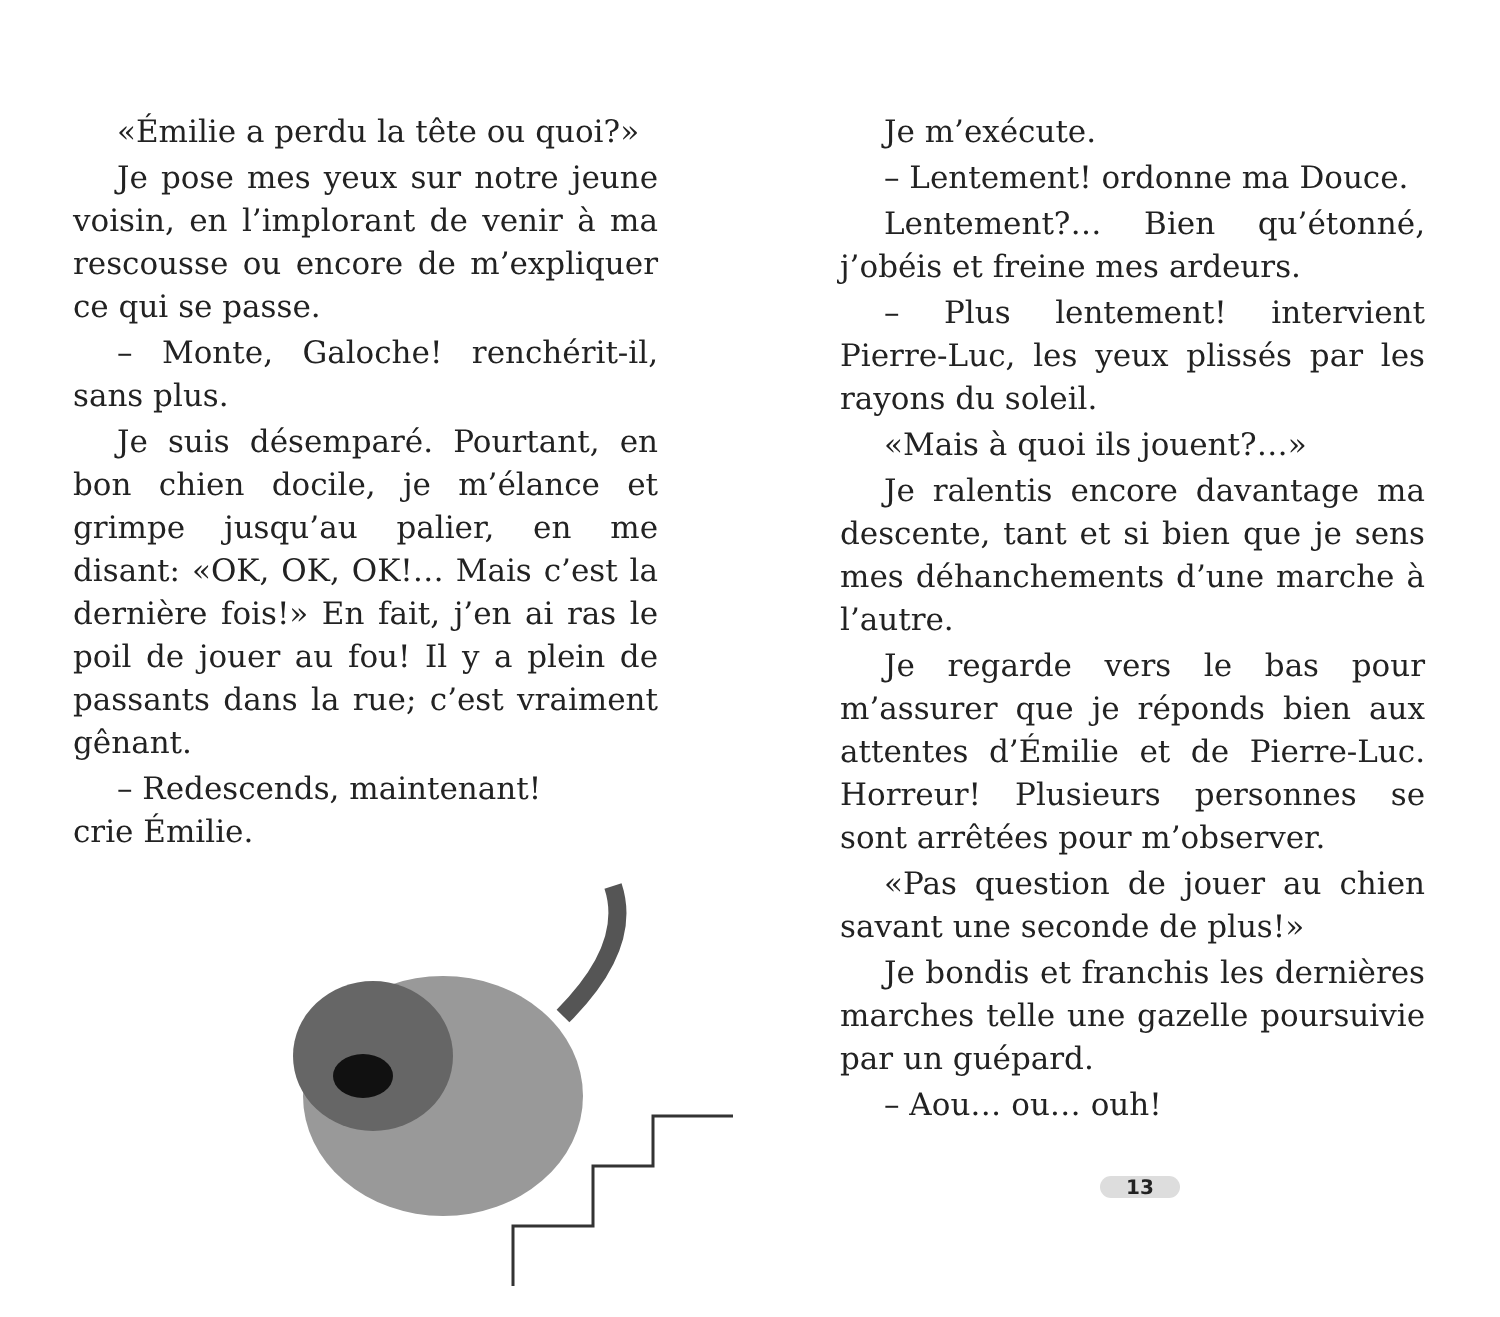«Émilie a perdu la tête ou quoi?»
Je pose mes yeux sur notre jeune voisin, en l’implorant de venir à ma rescousse ou encore de m’expliquer ce qui se passe.
– Monte, Galoche! renchérit-il, sans plus.
Je suis désemparé. Pourtant, en bon chien docile, je m’élance et grimpe jusqu’au palier, en me disant: «OK, OK, OK!… Mais c’est la dernière fois!» En fait, j’en ai ras le poil de jouer au fou! Il y a plein de passants dans la rue; c’est vraiment gênant.
– Redescends, maintenant!
crie Émilie.
Je m’exécute.
– Lentement! ordonne ma Douce.
Lentement?… Bien qu’étonné, j’obéis et freine mes ardeurs.
– Plus lentement! intervient Pierre-Luc, les yeux plissés par les rayons du soleil.
«Mais à quoi ils jouent?…»
Je ralentis encore davantage ma descente, tant et si bien que je sens mes déhanchements d’une marche à l’autre.
Je regarde vers le bas pour m’assurer que je réponds bien aux attentes d’Émilie et de Pierre-Luc. Horreur! Plusieurs personnes se sont arrêtées pour m’observer.
«Pas question de jouer au chien savant une seconde de plus!»
Je bondis et franchis les dernières marches telle une gazelle poursuivie par un guépard.
– Aou… ou… ouh!
13